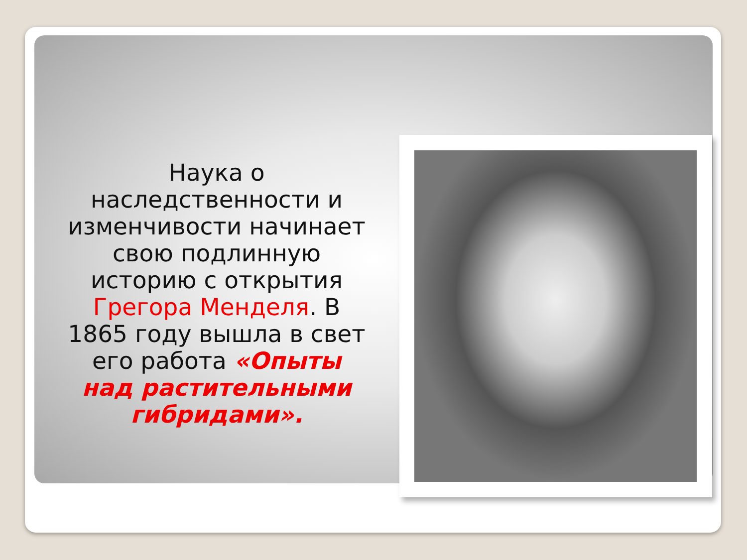Наука о наследственности и изменчивости начинает свою подлинную историю с открытия Грегора Менделя. В 1865 году вышла в свет его работа «Опыты над растительными гибридами».